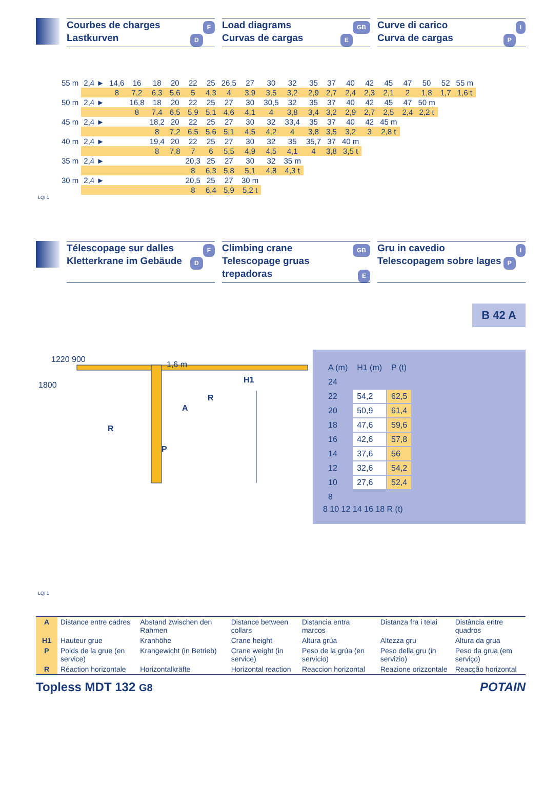Courbes de charges F
Lastkurven D
Load diagrams GB
Curvas de cargas E
Curve di carico I
Curva de cargas P
| 55 m | 2,4 ► | 14,6 | 16 | 18 | 20 | 22 | 25 | 26,5 | 27 | 30 | 32 | 35 | 37 | 40 | 42 | 45 | 47 | 50 | 52 | 55 m |
| | | 8 | 7,2 | 6,3 | 5,6 | 5 | 4,3 | 4 | 3,9 | 3,5 | 3,2 | 2,9 | 2,7 | 2,4 | 2,3 | 2,1 | 2 | 1,8 | 1,7 | 1,6 t |
| 50 m | 2,4 ► | | 16,8 | 18 | 20 | 22 | 25 | 27 | 30 | 30,5 | 32 | 35 | 37 | 40 | 42 | 45 | 47 | 50 m | | |
| | | | 8 | 7,4 | 6,5 | 5,9 | 5,1 | 4,6 | 4,1 | 4 | 3,8 | 3,4 | 3,2 | 2,9 | 2,7 | 2,5 | 2,4 | 2,2 t | | |
| 45 m | 2,4 ► | | | 18,2 | 20 | 22 | 25 | 27 | 30 | 32 | 33,4 | 35 | 37 | 40 | 42 | 45 m | | | | |
| | | | | 8 | 7,2 | 6,5 | 5,6 | 5,1 | 4,5 | 4,2 | 4 | 3,8 | 3,5 | 3,2 | 3 | 2,8 t | | | | |
| 40 m | 2,4 ► | | | 19,4 | 20 | 22 | 25 | 27 | 30 | 32 | 35 | 35,7 | 37 | 40 m | | | | | | |
| | | | | 8 | 7,8 | 7 | 6 | 5,5 | 4,9 | 4,5 | 4,1 | 4 | 3,8 | 3,5 t | | | | | | |
| 35 m | 2,4 ► | | | | | 20,3 | 25 | 27 | 30 | 32 | 35 m | | | | | | | | | |
| | | | | | | 8 | 6,3 | 5,8 | 5,1 | 4,8 | 4,3 t | | | | | | | | | |
| 30 m | 2,4 ► | | | | | 20,5 | 25 | 27 | 30 m | | | | | | | | | | | |
| | | | | | | 8 | 6,4 | 5,9 | 5,2 t | | | | | | | | | | | |
LQI 1
Télescopage sur dalles F
Kletterkrane im Gebäude D
Climbing crane GB
Telescopage gruas trepadoras E
Gru in cavedio I
Telescopagem sobre lages P
1220 900
1800
1,6 m
H1
R
A
R
P
B 42 A
| A (m) | H1 (m) | P (t) |
| 24 | | |
| 22 | 54,2 | 62,5 |
| 20 | 50,9 | 61,4 |
| 18 | 47,6 | 59,6 |
| 16 | 42,6 | 57,8 |
| 14 | 37,6 | 56 |
| 12 | 32,6 | 54,2 |
| 10 | 27,6 | 52,4 |
| 8 | | |
8 10 12 14 16 18 R (t)
LQI 1
| A | Distance entre cadres | Abstand zwischen den Rahmen | Distance between collars | Distancia entra marcos | Distanza fra i telai | Distância entre quadros |
| H1 | Hauteur grue | Kranhöhe | Crane height | Altura grúa | Altezza gru | Altura da grua |
| P | Poids de la grue (en service) | Krangewicht (in Betrieb) | Crane weight (in service) | Peso de la grúa (en servicio) | Peso della gru (in servizio) | Peso da grua (em serviço) |
| R | Réaction horizontale | Horizontalkräfte | Horizontal reaction | Reaccion horizontal | Reazione orizzontale | Reacção horizontal |
Topless MDT 132 G8 POTAIN